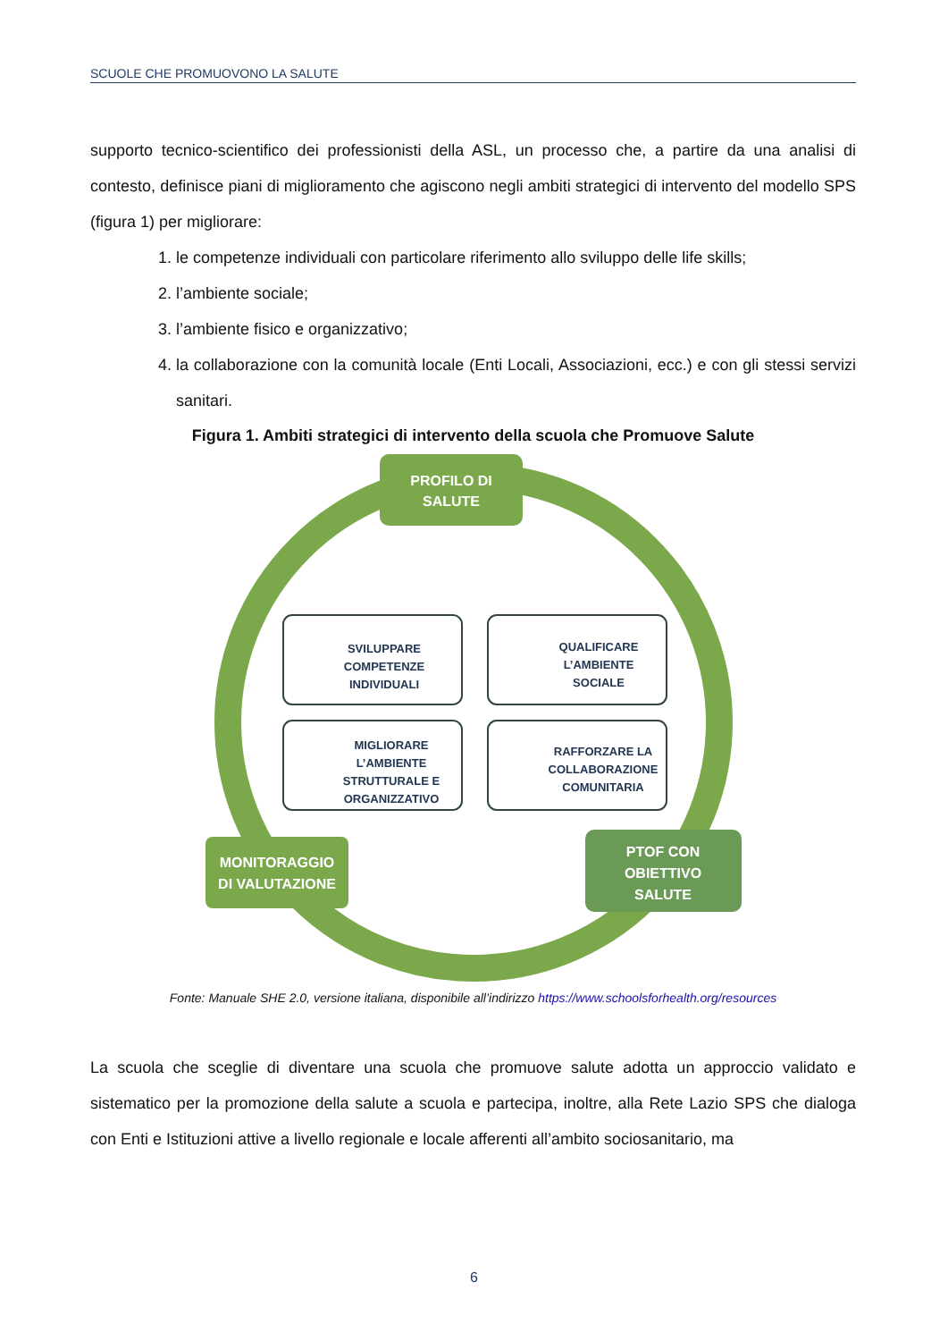SCUOLE CHE PROMUOVONO LA SALUTE
supporto tecnico-scientifico dei professionisti della ASL, un processo che, a partire da una analisi di contesto, definisce piani di miglioramento che agiscono negli ambiti strategici di intervento del modello SPS (figura 1) per migliorare:
1. le competenze individuali con particolare riferimento allo sviluppo delle life skills;
2. l’ambiente sociale;
3. l’ambiente fisico e organizzativo;
4. la collaborazione con la comunità locale (Enti Locali, Associazioni, ecc.) e con gli stessi servizi sanitari.
Figura 1. Ambiti strategici di intervento della scuola che Promuove Salute
PROFILO DI
SALUTE
MONITORAGGIO
DI VALUTAZIONE
PTOF CON
OBIETTIVO
SALUTE
SVILUPPARE
COMPETENZE
INDIVIDUALI
QUALIFICARE
L’AMBIENTE
SOCIALE
MIGLIORARE
L’AMBIENTE
STRUTTURALE E
ORGANIZZATIVO
RAFFORZARE LA
COLLABORAZIONE
COMUNITARIA
Fonte: Manuale SHE 2.0, versione italiana, disponibile all’indirizzo https://www.schoolsforhealth.org/resources
La scuola che sceglie di diventare una scuola che promuove salute adotta un approccio validato e sistematico per la promozione della salute a scuola e partecipa, inoltre, alla Rete Lazio SPS che dialoga con Enti e Istituzioni attive a livello regionale e locale afferenti all’ambito sociosanitario, ma
6